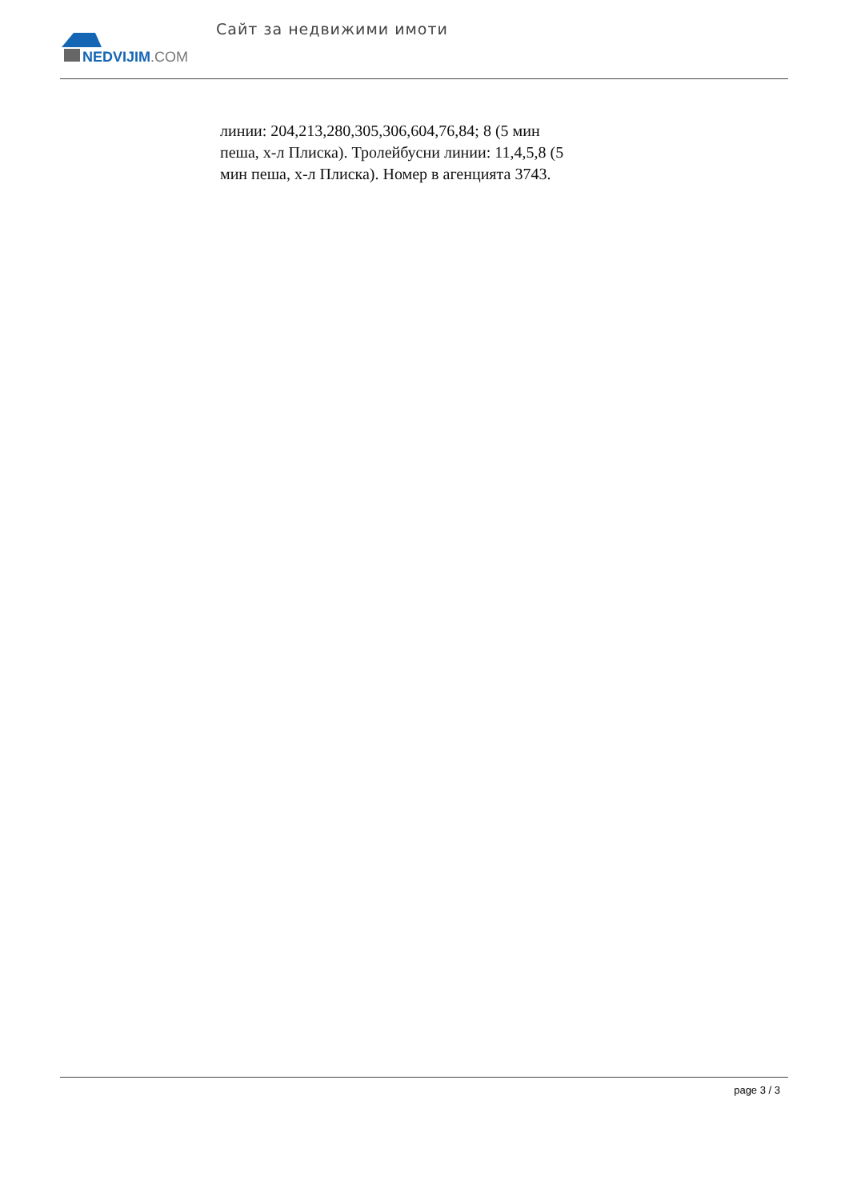NEDVIJIM.COM
Сайт за недвижими имоти
линии: 204,213,280,305,306,604,76,84; 8 (5 мин пеша, х-л Плиска). Тролейбусни линии: 11,4,5,8 (5 мин пеша, х-л Плиска). Номер в агенцията 3743.
page 3 / 3